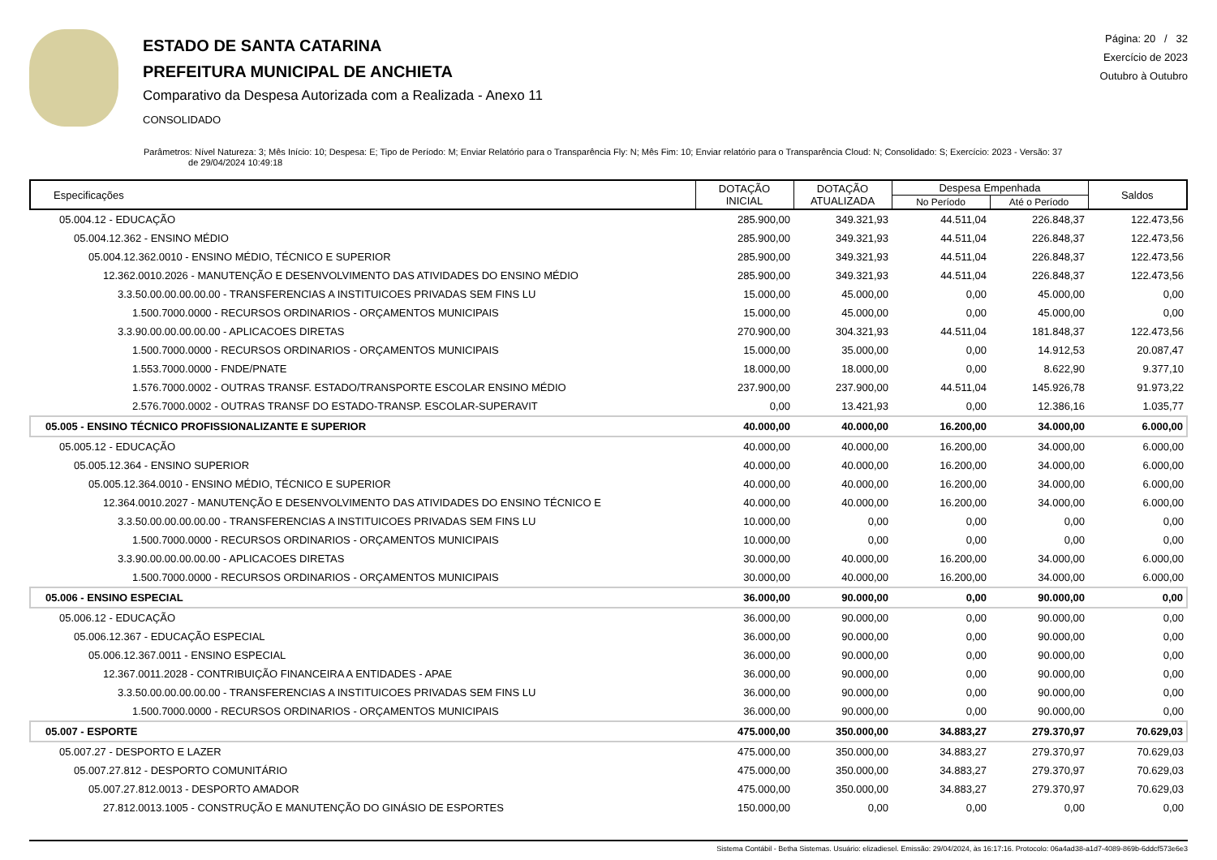ESTADO DE SANTA CATARINA
PREFEITURA MUNICIPAL DE ANCHIETA
Comparativo da Despesa Autorizada com a Realizada - Anexo 11
CONSOLIDADO
Página: 20 / 32
Exercício de 2023
Outubro à Outubro
Parâmetros: Nível Natureza: 3; Mês Início: 10; Despesa: E; Tipo de Período: M; Enviar Relatório para o Transparência Fly: N; Mês Fim: 10; Enviar relatório para o Transparência Cloud: N; Consolidado: S; Exercício: 2023 - Versão: 37
de 29/04/2024 10:49:18
| Especificações | DOTAÇÃO INICIAL | DOTAÇÃO ATUALIZADA | Despesa Empenhada | | Saldos |
| --- | --- | --- | --- | --- | --- |
| | | | No Período | Até o Período | |
| 05.004.12 - EDUCAÇÃO | 285.900,00 | 349.321,93 | 44.511,04 | 226.848,37 | 122.473,56 |
| 05.004.12.362 - ENSINO MÉDIO | 285.900,00 | 349.321,93 | 44.511,04 | 226.848,37 | 122.473,56 |
| 05.004.12.362.0010 - ENSINO MÉDIO, TÉCNICO E SUPERIOR | 285.900,00 | 349.321,93 | 44.511,04 | 226.848,37 | 122.473,56 |
| 12.362.0010.2026 - MANUTENÇÃO E DESENVOLVIMENTO DAS ATIVIDADES DO ENSINO MÉDIO | 285.900,00 | 349.321,93 | 44.511,04 | 226.848,37 | 122.473,56 |
| 3.3.50.00.00.00.00.00 - TRANSFERENCIAS A INSTITUICOES PRIVADAS SEM FINS LU | 15.000,00 | 45.000,00 | 0,00 | 45.000,00 | 0,00 |
| 1.500.7000.0000 - RECURSOS ORDINARIOS - ORÇAMENTOS MUNICIPAIS | 15.000,00 | 45.000,00 | 0,00 | 45.000,00 | 0,00 |
| 3.3.90.00.00.00.00.00 - APLICACOES DIRETAS | 270.900,00 | 304.321,93 | 44.511,04 | 181.848,37 | 122.473,56 |
| 1.500.7000.0000 - RECURSOS ORDINARIOS - ORÇAMENTOS MUNICIPAIS | 15.000,00 | 35.000,00 | 0,00 | 14.912,53 | 20.087,47 |
| 1.553.7000.0000 - FNDE/PNATE | 18.000,00 | 18.000,00 | 0,00 | 8.622,90 | 9.377,10 |
| 1.576.7000.0002 - OUTRAS TRANSF. ESTADO/TRANSPORTE ESCOLAR ENSINO MÉDIO | 237.900,00 | 237.900,00 | 44.511,04 | 145.926,78 | 91.973,22 |
| 2.576.7000.0002 - OUTRAS TRANSF DO ESTADO-TRANSP. ESCOLAR-SUPERAVIT | 0,00 | 13.421,93 | 0,00 | 12.386,16 | 1.035,77 |
| 05.005 - ENSINO TÉCNICO PROFISSIONALIZANTE E SUPERIOR | 40.000,00 | 40.000,00 | 16.200,00 | 34.000,00 | 6.000,00 |
| 05.005.12 - EDUCAÇÃO | 40.000,00 | 40.000,00 | 16.200,00 | 34.000,00 | 6.000,00 |
| 05.005.12.364 - ENSINO SUPERIOR | 40.000,00 | 40.000,00 | 16.200,00 | 34.000,00 | 6.000,00 |
| 05.005.12.364.0010 - ENSINO MÉDIO, TÉCNICO E SUPERIOR | 40.000,00 | 40.000,00 | 16.200,00 | 34.000,00 | 6.000,00 |
| 12.364.0010.2027 - MANUTENÇÃO E DESENVOLVIMENTO DAS ATIVIDADES DO ENSINO TÉCNICO E | 40.000,00 | 40.000,00 | 16.200,00 | 34.000,00 | 6.000,00 |
| 3.3.50.00.00.00.00.00 - TRANSFERENCIAS A INSTITUICOES PRIVADAS SEM FINS LU | 10.000,00 | 0,00 | 0,00 | 0,00 | 0,00 |
| 1.500.7000.0000 - RECURSOS ORDINARIOS - ORÇAMENTOS MUNICIPAIS | 10.000,00 | 0,00 | 0,00 | 0,00 | 0,00 |
| 3.3.90.00.00.00.00.00 - APLICACOES DIRETAS | 30.000,00 | 40.000,00 | 16.200,00 | 34.000,00 | 6.000,00 |
| 1.500.7000.0000 - RECURSOS ORDINARIOS - ORÇAMENTOS MUNICIPAIS | 30.000,00 | 40.000,00 | 16.200,00 | 34.000,00 | 6.000,00 |
| 05.006 - ENSINO ESPECIAL | 36.000,00 | 90.000,00 | 0,00 | 90.000,00 | 0,00 |
| 05.006.12 - EDUCAÇÃO | 36.000,00 | 90.000,00 | 0,00 | 90.000,00 | 0,00 |
| 05.006.12.367 - EDUCAÇÃO ESPECIAL | 36.000,00 | 90.000,00 | 0,00 | 90.000,00 | 0,00 |
| 05.006.12.367.0011 - ENSINO ESPECIAL | 36.000,00 | 90.000,00 | 0,00 | 90.000,00 | 0,00 |
| 12.367.0011.2028 - CONTRIBUIÇÃO FINANCEIRA A ENTIDADES - APAE | 36.000,00 | 90.000,00 | 0,00 | 90.000,00 | 0,00 |
| 3.3.50.00.00.00.00.00 - TRANSFERENCIAS A INSTITUICOES PRIVADAS SEM FINS LU | 36.000,00 | 90.000,00 | 0,00 | 90.000,00 | 0,00 |
| 1.500.7000.0000 - RECURSOS ORDINARIOS - ORÇAMENTOS MUNICIPAIS | 36.000,00 | 90.000,00 | 0,00 | 90.000,00 | 0,00 |
| 05.007 - ESPORTE | 475.000,00 | 350.000,00 | 34.883,27 | 279.370,97 | 70.629,03 |
| 05.007.27 - DESPORTO E LAZER | 475.000,00 | 350.000,00 | 34.883,27 | 279.370,97 | 70.629,03 |
| 05.007.27.812 - DESPORTO COMUNITÁRIO | 475.000,00 | 350.000,00 | 34.883,27 | 279.370,97 | 70.629,03 |
| 05.007.27.812.0013 - DESPORTO AMADOR | 475.000,00 | 350.000,00 | 34.883,27 | 279.370,97 | 70.629,03 |
| 27.812.0013.1005 - CONSTRUÇÃO E MANUTENÇÃO DO GINÁSIO DE ESPORTES | 150.000,00 | 0,00 | 0,00 | 0,00 | 0,00 |
Sistema Contábil - Betha Sistemas. Usuário: elizadiesel. Emissão: 29/04/2024, às 16:17:16. Protocolo: 06a4ad38-a1d7-4089-869b-6ddcf573e6e3